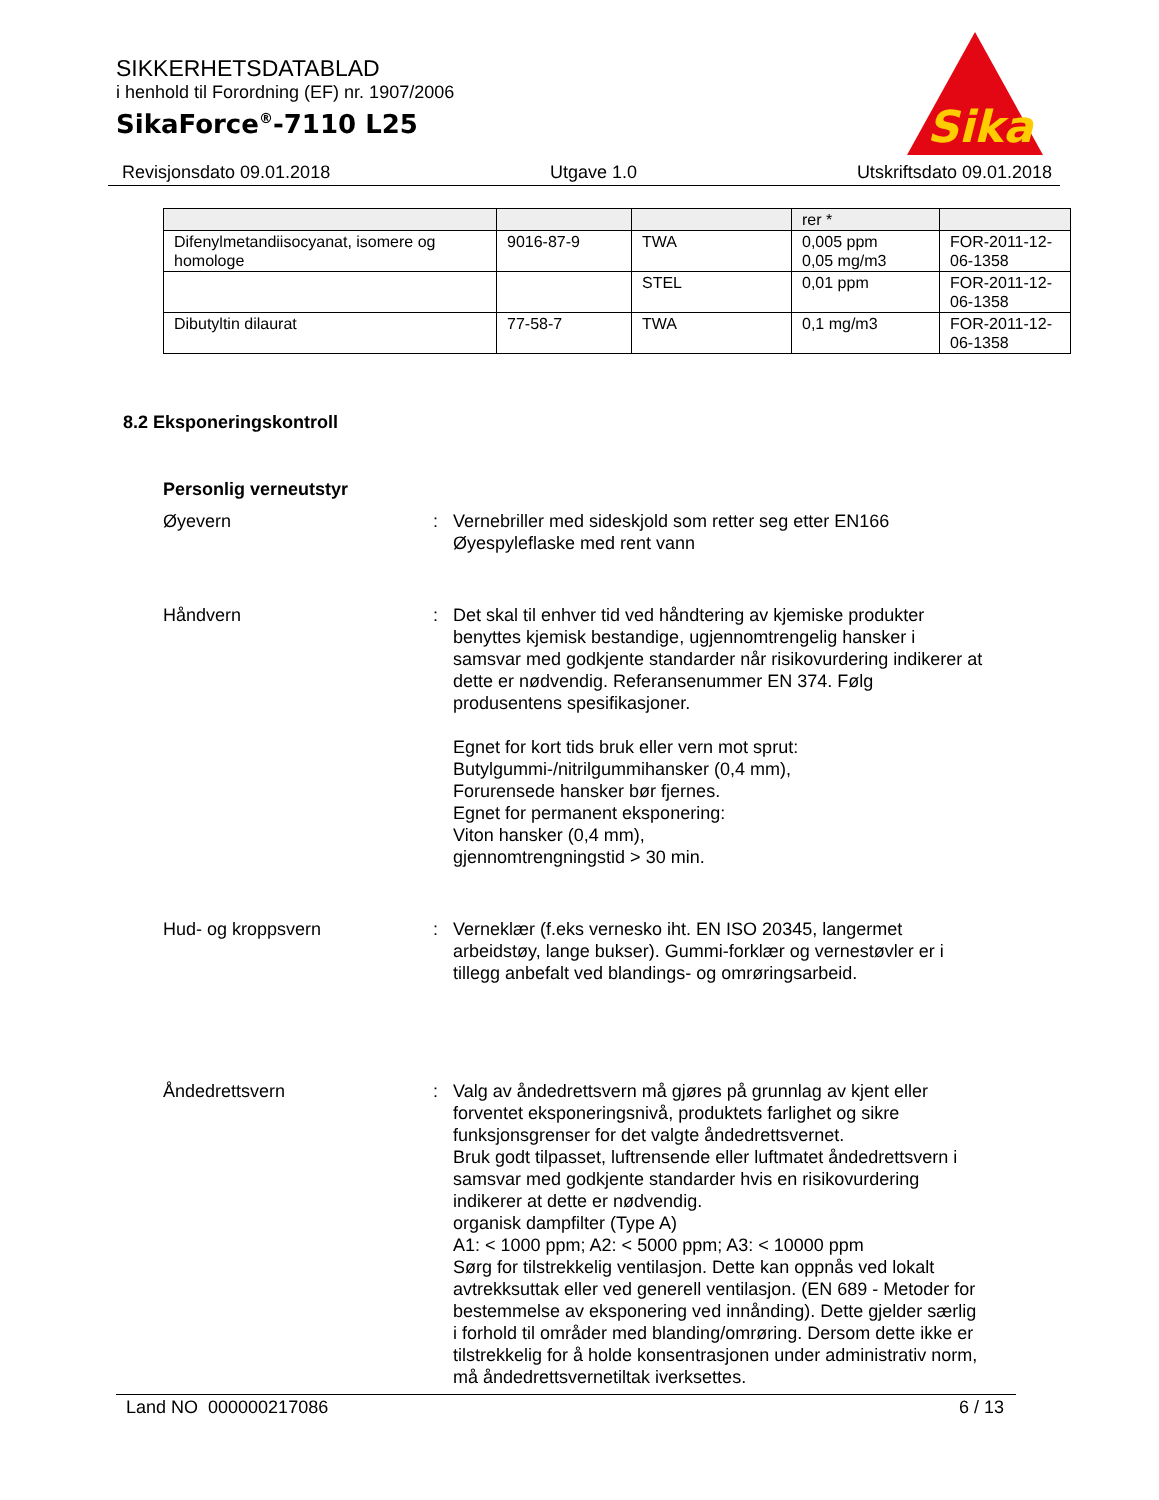SIKKERHETSDATABLAD
i henhold til Forordning (EF) nr. 1907/2006
SikaForce<sup>®</sup>-7110 L25
Sika
Revisjonsdato 09.01.2018 Utgave 1.0 Utskriftsdato 09.01.2018
| | | | rer * | |
| Difenylmetandiisocyanat, isomere og homologe | 9016-87-9 | TWA | 0,005 ppm 0,05 mg/m3 | FOR-2011-12-06-1358 |
| | | STEL | 0,01 ppm | FOR-2011-12-06-1358 |
| Dibutyltin dilaurat | 77-58-7 | TWA | 0,1 mg/m3 | FOR-2011-12-06-1358 |
8.2 Eksponeringskontroll
Personlig verneutstyr
Øyevern : Vernebriller med sideskjold som retter seg etter EN166
Øyespyleflaske med rent vann
Håndvern : Det skal til enhver tid ved håndtering av kjemiske produkter benyttes kjemisk bestandige, ugjennomtrengelig hansker i samsvar med godkjente standarder når risikovurdering indikerer at dette er nødvendig. Referansenummer EN 374. Følg produsentens spesifikasjoner.
Egnet for kort tids bruk eller vern mot sprut:
Butylgummi-/nitrilgummihansker (0,4 mm),
Forurensede hansker bør fjernes.
Egnet for permanent eksponering:
Viton hansker (0,4 mm),
gjennomtrengningstid > 30 min.
Hud- og kroppsvern : Verneklær (f.eks vernesko iht. EN ISO 20345, langermet arbeidstøy, lange bukser). Gummi-forklær og vernestøvler er i tillegg anbefalt ved blandings- og omrøringsarbeid.
Åndedrettsvern : Valg av åndedrettsvern må gjøres på grunnlag av kjent eller forventet eksponeringsnivå, produktets farlighet og sikre funksjonsgrenser for det valgte åndedrettsvernet.
Bruk godt tilpasset, luftrensende eller luftmatet åndedrettsvern i samsvar med godkjente standarder hvis en risikovurdering indikerer at dette er nødvendig.
organisk dampfilter (Type A)
A1: < 1000 ppm; A2: < 5000 ppm; A3: < 10000 ppm
Sørg for tilstrekkelig ventilasjon. Dette kan oppnås ved lokalt avtrekksuttak eller ved generell ventilasjon. (EN 689 - Metoder for bestemmelse av eksponering ved innånding). Dette gjelder særlig i forhold til områder med blanding/omrøring. Dersom dette ikke er tilstrekkelig for å holde konsentrasjonen under administrativ norm, må åndedrettsvernetiltak iverksettes.
Land NO 000000217086 6 / 13